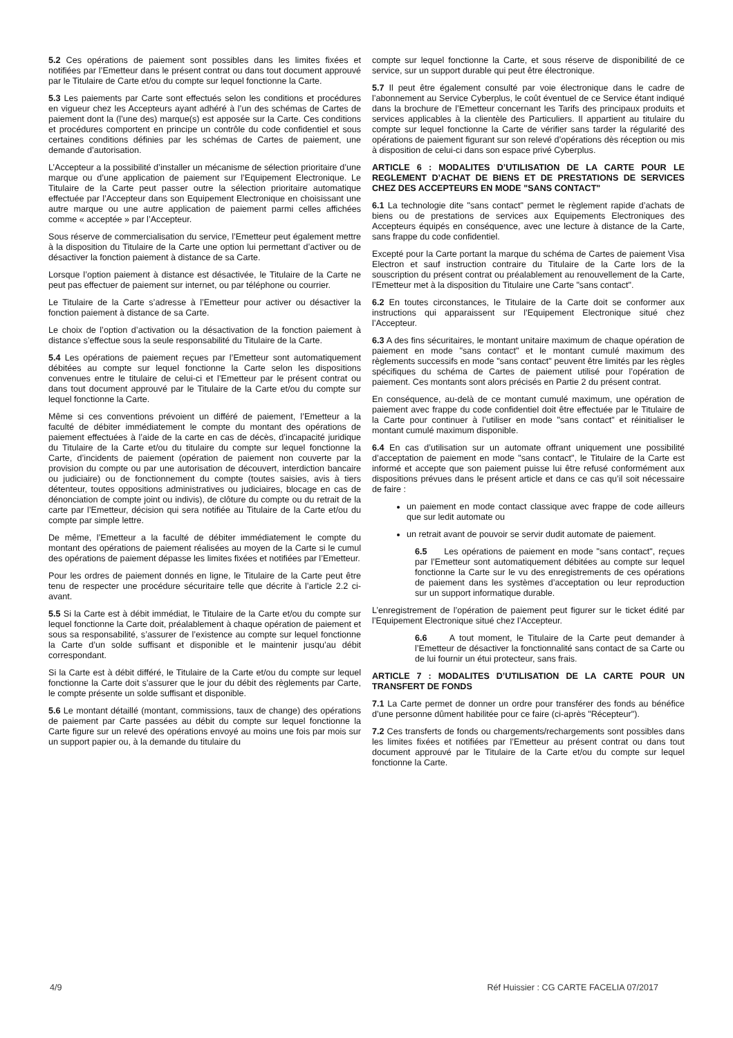5.2 Ces opérations de paiement sont possibles dans les limites fixées et notifiées par l’Emetteur dans le présent contrat ou dans tout document approuvé par le Titulaire de Carte et/ou du compte sur lequel fonctionne la Carte.
5.3 Les paiements par Carte sont effectués selon les conditions et procédures en vigueur chez les Accepteurs ayant adhéré à l’un des schémas de Cartes de paiement dont la (l’une des) marque(s) est apposée sur la Carte. Ces conditions et procédures comportent en principe un contrôle du code confidentiel et sous certaines conditions définies par les schémas de Cartes de paiement, une demande d’autorisation.
L’Accepteur a la possibilité d’installer un mécanisme de sélection prioritaire d’une marque ou d’une application de paiement sur l’Equipement Electronique. Le Titulaire de la Carte peut passer outre la sélection prioritaire automatique effectuée par l’Accepteur dans son Equipement Electronique en choisissant une autre marque ou une autre application de paiement parmi celles affichées comme « acceptée » par l’Accepteur.
Sous réserve de commercialisation du service, l’Emetteur peut également mettre à la disposition du Titulaire de la Carte une option lui permettant d’activer ou de désactiver la fonction paiement à distance de sa Carte.
Lorsque l’option paiement à distance est désactivée, le Titulaire de la Carte ne peut pas effectuer de paiement sur internet, ou par téléphone ou courrier.
Le Titulaire de la Carte s’adresse à l’Emetteur pour activer ou désactiver la fonction paiement à distance de sa Carte.
Le choix de l’option d’activation ou la désactivation de la fonction paiement à distance s’effectue sous la seule responsabilité du Titulaire de la Carte.
5.4 Les opérations de paiement reçues par l’Emetteur sont automatiquement débitées au compte sur lequel fonctionne la Carte selon les dispositions convenues entre le titulaire de celui-ci et l’Emetteur par le présent contrat ou dans tout document approuvé par le Titulaire de la Carte et/ou du compte sur lequel fonctionne la Carte.
Même si ces conventions prévoient un différé de paiement, l’Emetteur a la faculté de débiter immédiatement le compte du montant des opérations de paiement effectuées à l’aide de la carte en cas de décès, d’incapacité juridique du Titulaire de la Carte et/ou du titulaire du compte sur lequel fonctionne la Carte, d’incidents de paiement (opération de paiement non couverte par la provision du compte ou par une autorisation de découvert, interdiction bancaire ou judiciaire) ou de fonctionnement du compte (toutes saisies, avis à tiers détenteur, toutes oppositions administratives ou judiciaires, blocage en cas de dénonciation de compte joint ou indivis), de clôture du compte ou du retrait de la carte par l’Emetteur, décision qui sera notifiée au Titulaire de la Carte et/ou du compte par simple lettre.
De même, l’Emetteur a la faculté de débiter immédiatement le compte du montant des opérations de paiement réalisées au moyen de la Carte si le cumul des opérations de paiement dépasse les limites fixées et notifiées par l’Emetteur.
Pour les ordres de paiement donnés en ligne, le Titulaire de la Carte peut être tenu de respecter une procédure sécuritaire telle que décrite à l’article 2.2 ci-avant.
5.5 Si la Carte est à débit immédiat, le Titulaire de la Carte et/ou du compte sur lequel fonctionne la Carte doit, préalablement à chaque opération de paiement et sous sa responsabilité, s’assurer de l’existence au compte sur lequel fonctionne la Carte d’un solde suffisant et disponible et le maintenir jusqu’au débit correspondant.
Si la Carte est à débit différé, le Titulaire de la Carte et/ou du compte sur lequel fonctionne la Carte doit s’assurer que le jour du débit des règlements par Carte, le compte présente un solde suffisant et disponible.
5.6 Le montant détaillé (montant, commissions, taux de change) des opérations de paiement par Carte passées au débit du compte sur lequel fonctionne la Carte figure sur un relevé des opérations envoyé au moins une fois par mois sur un support papier ou, à la demande du titulaire du
compte sur lequel fonctionne la Carte, et sous réserve de disponibilité de ce service, sur un support durable qui peut être électronique.
5.7 Il peut être également consulté par voie électronique dans le cadre de l’abonnement au Service Cyberplus, le coût éventuel de ce Service étant indiqué dans la brochure de l’Emetteur concernant les Tarifs des principaux produits et services applicables à la clientèle des Particuliers. Il appartient au titulaire du compte sur lequel fonctionne la Carte de vérifier sans tarder la régularité des opérations de paiement figurant sur son relevé d’opérations dès réception ou mis à disposition de celui-ci dans son espace privé Cyberplus.
ARTICLE 6 : MODALITES D’UTILISATION DE LA CARTE POUR LE REGLEMENT D’ACHAT DE BIENS ET DE PRESTATIONS DE SERVICES CHEZ DES ACCEPTEURS EN MODE "SANS CONTACT"
6.1 La technologie dite "sans contact" permet le règlement rapide d’achats de biens ou de prestations de services aux Equipements Electroniques des Accepteurs équipés en conséquence, avec une lecture à distance de la Carte, sans frappe du code confidentiel.
Excepté pour la Carte portant la marque du schéma de Cartes de paiement Visa Electron et sauf instruction contraire du Titulaire de la Carte lors de la souscription du présent contrat ou préalablement au renouvellement de la Carte, l’Emetteur met à la disposition du Titulaire une Carte "sans contact".
6.2 En toutes circonstances, le Titulaire de la Carte doit se conformer aux instructions qui apparaissent sur l’Equipement Electronique situé chez l’Accepteur.
6.3 A des fins sécuritaires, le montant unitaire maximum de chaque opération de paiement en mode "sans contact" et le montant cumulé maximum des règlements successifs en mode "sans contact" peuvent être limités par les règles spécifiques du schéma de Cartes de paiement utilisé pour l’opération de paiement. Ces montants sont alors précisés en Partie 2 du présent contrat.
En conséquence, au-delà de ce montant cumulé maximum, une opération de paiement avec frappe du code confidentiel doit être effectuée par le Titulaire de la Carte pour continuer à l’utiliser en mode "sans contact" et réinitialiser le montant cumulé maximum disponible.
6.4 En cas d’utilisation sur un automate offrant uniquement une possibilité d’acceptation de paiement en mode "sans contact", le Titulaire de la Carte est informé et accepte que son paiement puisse lui être refusé conformément aux dispositions prévues dans le présent article et dans ce cas qu’il soit nécessaire de faire :
un paiement en mode contact classique avec frappe de code ailleurs que sur ledit automate ou
un retrait avant de pouvoir se servir dudit automate de paiement.
6.5 Les opérations de paiement en mode "sans contact", reçues par l’Emetteur sont automatiquement débitées au compte sur lequel fonctionne la Carte sur le vu des enregistrements de ces opérations de paiement dans les systèmes d’acceptation ou leur reproduction sur un support informatique durable.
L’enregistrement de l’opération de paiement peut figurer sur le ticket édité par l’Equipement Electronique situé chez l’Accepteur.
6.6 A tout moment, le Titulaire de la Carte peut demander à l’Emetteur de désactiver la fonctionnalité sans contact de sa Carte ou de lui fournir un étui protecteur, sans frais.
ARTICLE 7 : MODALITES D’UTILISATION DE LA CARTE POUR UN TRANSFERT DE FONDS
7.1 La Carte permet de donner un ordre pour transférer des fonds au bénéfice d’une personne dûment habilitée pour ce faire (ci-après "Récepteur").
7.2 Ces transferts de fonds ou chargements/rechargements sont possibles dans les limites fixées et notifiées par l’Emetteur au présent contrat ou dans tout document approuvé par le Titulaire de la Carte et/ou du compte sur lequel fonctionne la Carte.
4/9 Réf Huissier : CG CARTE FACELIA 07/2017